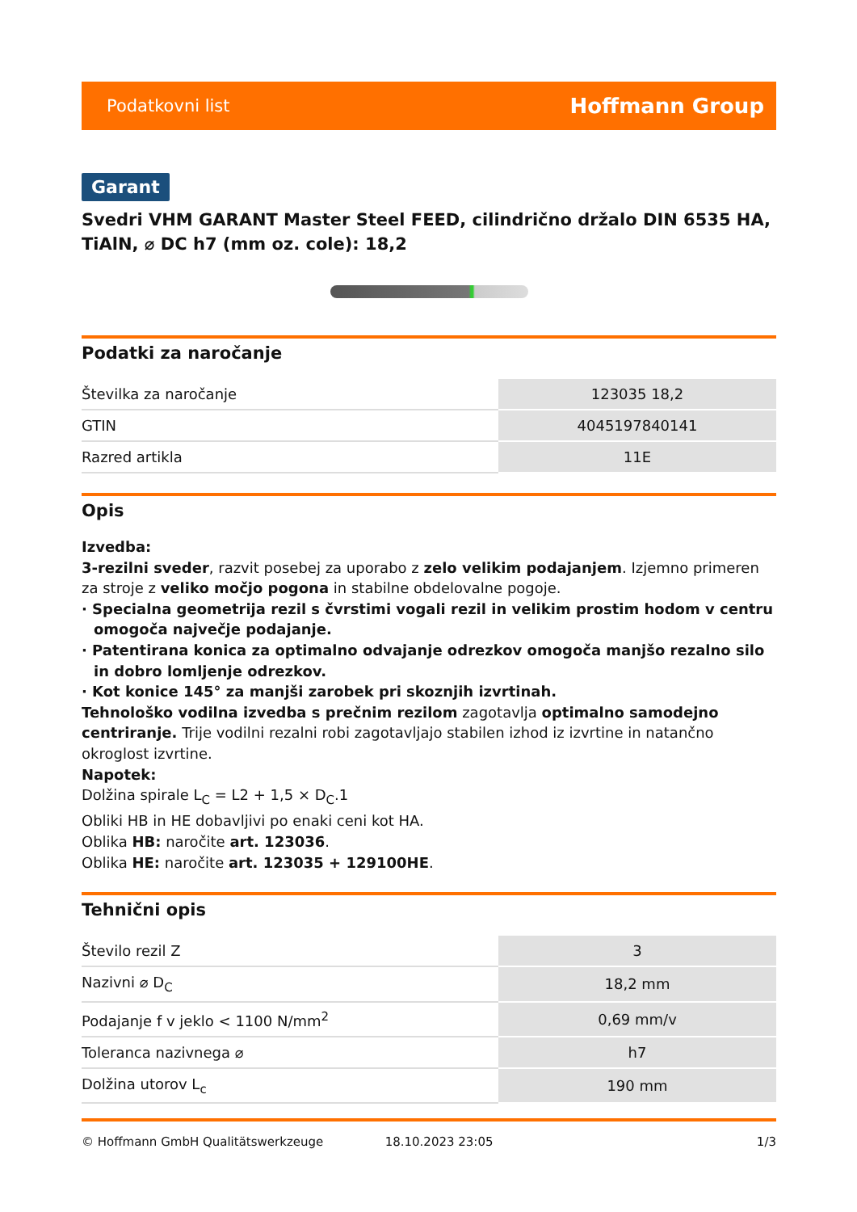Podatkovni list Hoffmann Group
Garant
Svedri VHM GARANT Master Steel FEED, cilindrično držalo DIN 6535 HA, TiAlN, ⌀ DC h7 (mm oz. cole): 18,2
Podatki za naročanje
| Številka za naročanje | 123035 18,2 |
| GTIN | 4045197840141 |
| Razred artikla | 11E |
Opis
Izvedba:
3-rezilni sveder, razvit posebej za uporabo z zelo velikim podajanjem. Izjemno primeren za stroje z veliko močjo pogona in stabilne obdelovalne pogoje.
· Specialna geometrija rezil s čvrstimi vogali rezil in velikim prostim hodom v centru omogoča največje podajanje.
· Patentirana konica za optimalno odvajanje odrezkov omogoča manjšo rezalno silo in dobro lomljenje odrezkov.
· Kot konice 145° za manjši zarobek pri skoznjih izvrtinah.
Tehnološko vodilna izvedba s prečnim rezilom zagotavlja optimalno samodejno centriranje. Trije vodilni rezalni robi zagotavljajo stabilen izhod iz izvrtine in natančno okroglost izvrtine.
Napotek:
Dolžina spirale L<sub>C</sub> = L2 + 1,5 × D<sub>C</sub>.1
Obliki HB in HE dobavljivi po enaki ceni kot HA.
Oblika HB: naročite art. 123036.
Oblika HE: naročite art. 123035 + 129100HE.
Tehnični opis
| Število rezil Z | 3 |
| Nazivni ⌀ D<sub>C</sub> | 18,2 mm |
| Podajanje f v jeklo < 1100 N/mm<sup>2</sup> | 0,69 mm/v |
| Toleranca nazivnega ⌀ | h7 |
| Dolžina utorov L<sub>c</sub> | 190 mm |
© Hoffmann GmbH Qualitätswerkzeuge 18.10.2023 23:05 1/3